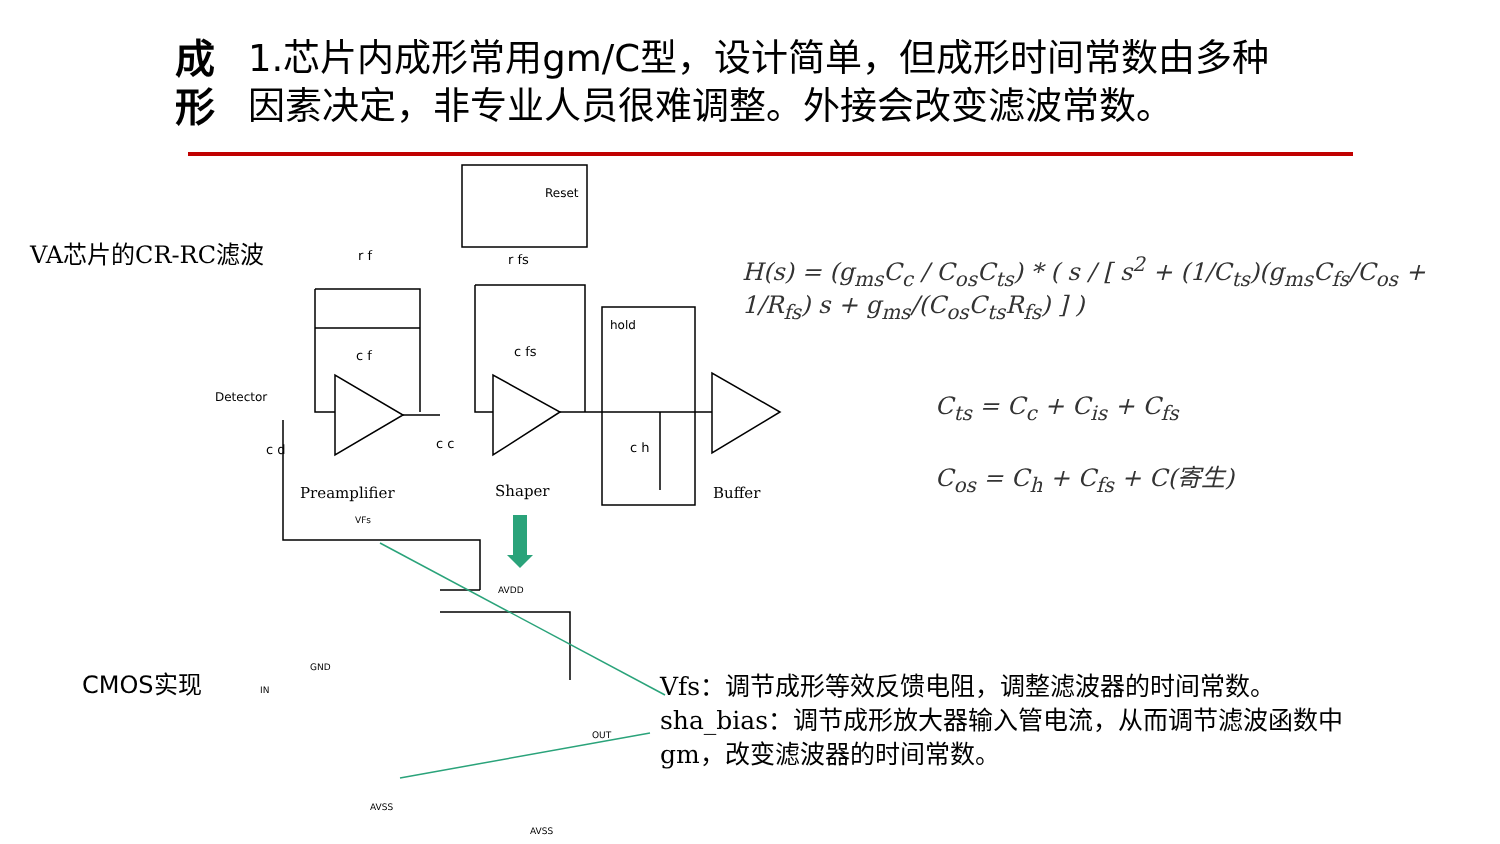成形 1.芯片内成形常用gm/C型，设计简单，但成形时间常数由多种因素决定，非专业人员很难调整。外接会改变滤波常数。
VA芯片的CR-RC滤波
CMOS实现
Reset
hold
Detector
r f r fs
c f c fs
c d c c c h
Preamplifier Shaper Buffer
VFs
AVDD
GND
IN
OUT
AVSS
AVSS
H(s) = (g<sub>ms</sub>C<sub>c</sub> / C<sub>os</sub>C<sub>ts</sub>) * ( s / [ s<sup>2</sup> + (1/C<sub>ts</sub>)(g<sub>ms</sub>C<sub>fs</sub>/C<sub>os</sub> + 1/R<sub>fs</sub>) s + g<sub>ms</sub>/(C<sub>os</sub>C<sub>ts</sub>R<sub>fs</sub>) ] )
C<sub>ts</sub> = C<sub>c</sub> + C<sub>is</sub> + C<sub>fs</sub>
C<sub>os</sub> = C<sub>h</sub> + C<sub>fs</sub> + C(寄生)
Vfs：调节成形等效反馈电阻，调整滤波器的时间常数。
sha_bias：调节成形放大器输入管电流，从而调节滤波函数中gm，改变滤波器的时间常数。